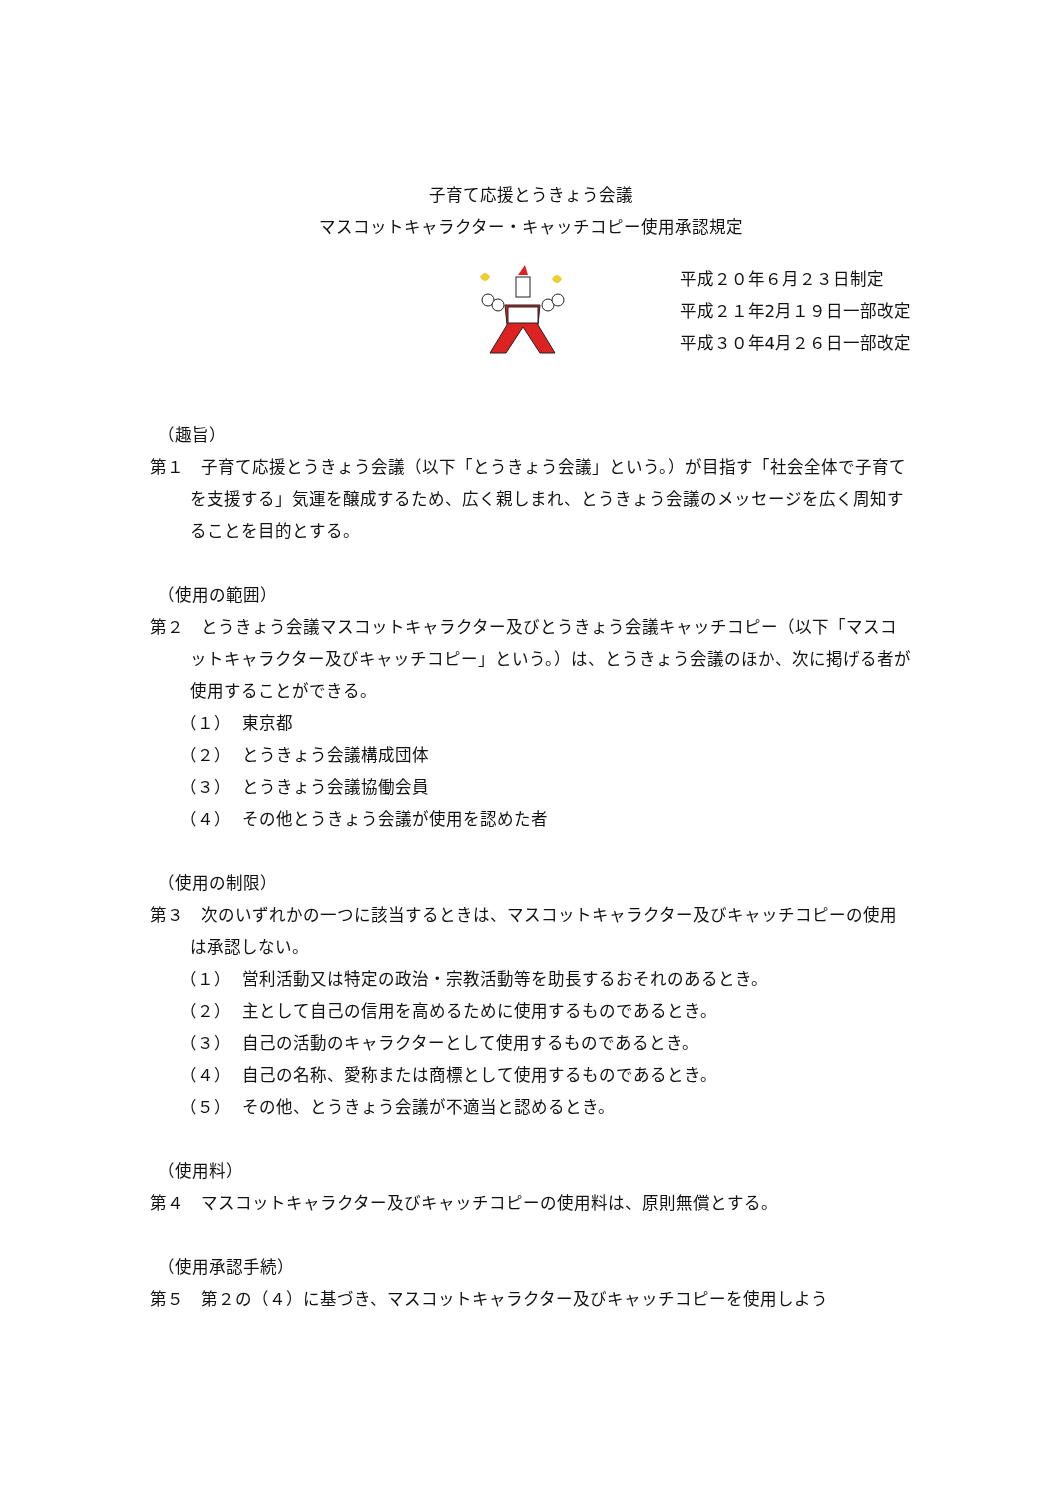子育て応援とうきょう会議
マスコットキャラクター・キャッチコピー使用承認規定
平成２０年６月２３日制定
平成２１年2月１９日一部改定
平成３０年4月２６日一部改定
（趣旨）
第１　子育て応援とうきょう会議（以下「とうきょう会議」という。）が目指す「社会全体で子育てを支援する」気運を醸成するため、広く親しまれ、とうきょう会議のメッセージを広く周知することを目的とする。
（使用の範囲）
第２　とうきょう会議マスコットキャラクター及びとうきょう会議キャッチコピー（以下「マスコットキャラクター及びキャッチコピー」という。）は、とうきょう会議のほか、次に掲げる者が使用することができる。
（１） 東京都
（２） とうきょう会議構成団体
（３） とうきょう会議協働会員
（４） その他とうきょう会議が使用を認めた者
（使用の制限）
第３　次のいずれかの一つに該当するときは、マスコットキャラクター及びキャッチコピーの使用は承認しない。
（１） 営利活動又は特定の政治・宗教活動等を助長するおそれのあるとき。
（２） 主として自己の信用を高めるために使用するものであるとき。
（３） 自己の活動のキャラクターとして使用するものであるとき。
（４） 自己の名称、愛称または商標として使用するものであるとき。
（５） その他、とうきょう会議が不適当と認めるとき。
（使用料）
第４　マスコットキャラクター及びキャッチコピーの使用料は、原則無償とする。
（使用承認手続）
第５　第２の（４）に基づき、マスコットキャラクター及びキャッチコピーを使用しよう